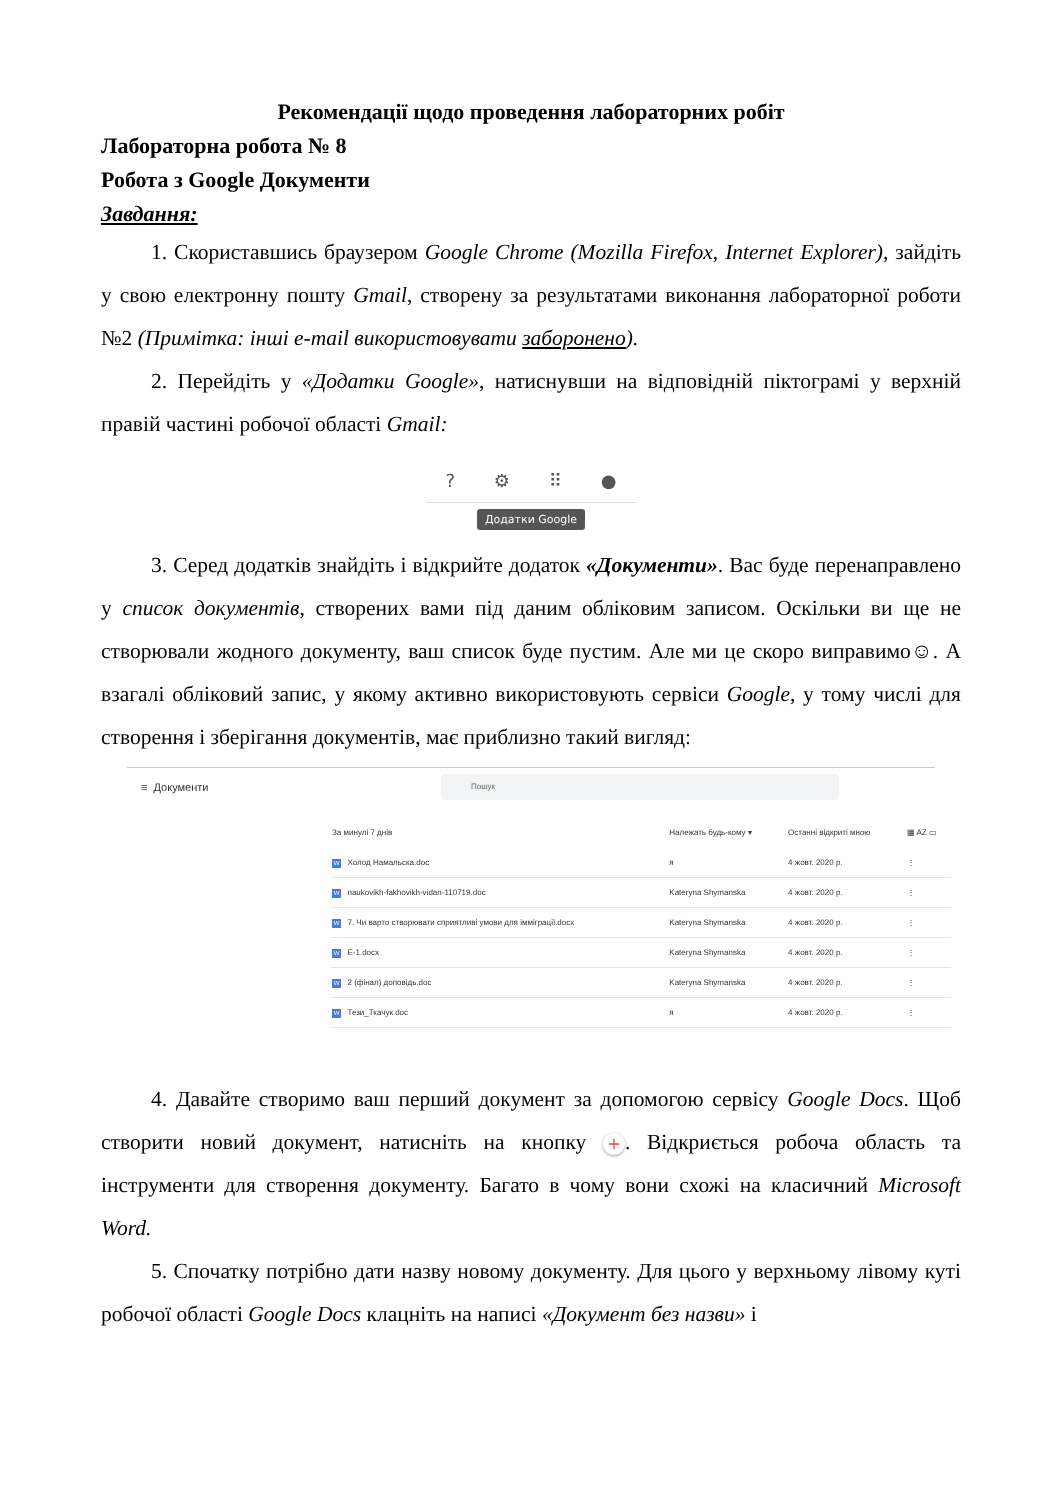Рекомендації щодо проведення лабораторних робіт
Лабораторна робота № 8
Робота з Google Документи
Завдання:
1. Скориставшись браузером Google Chrome (Mozilla Firefox, Internet Explorer), зайдіть у свою електронну пошту Gmail, створену за результатами виконання лабораторної роботи №2 (Примітка: інші e-mail використовувати заборонено).
2. Перейдіть у «Додатки Google», натиснувши на відповідній піктограмі у верхній правій частині робочої області Gmail:
? ⚙ ⠿ ●
Додатки Google
3. Серед додатків знайдіть і відкрийте додаток «Документи». Вас буде перенаправлено у список документів, створених вами під даним обліковим записом. Оскільки ви ще не створювали жодного документу, ваш список буде пустим. Але ми це скоро виправимо☺. А взагалі обліковий запис, у якому активно використовують сервіси Google, у тому числі для створення і зберігання документів, має приблизно такий вигляд:
≡ Документи Пошук
| За минулі 7 днів | | Належать будь-кому ▾ | Останні відкриті мною | ▦ AZ ▭ |
| --- | --- | --- | --- | --- |
| W | Холод Намальска.doc | я | 4 жовт. 2020 р. | ⋮ |
| W | naukovikh-fakhovikh-vidan-110719.doc | Kateryna Shymanska | 4 жовт. 2020 р. | ⋮ |
| W | 7. Чи варто створювати сприятливі умови для імміграції.docx | Kateryna Shymanska | 4 жовт. 2020 р. | ⋮ |
| W | E-1.docx | Kateryna Shymanska | 4 жовт. 2020 р. | ⋮ |
| W | 2 (фінал) доповідь.doc | Kateryna Shymanska | 4 жовт. 2020 р. | ⋮ |
| W | Тези_Ткачук.doc | я | 4 жовт. 2020 р. | ⋮ |
4. Давайте створимо ваш перший документ за допомогою сервісу Google Docs. Щоб створити новий документ, натисніть на кнопку +. Відкриється робоча область та інструменти для створення документу. Багато в чому вони схожі на класичний Microsoft Word.
5. Спочатку потрібно дати назву новому документу. Для цього у верхньому лівому куті робочої області Google Docs клацніть на написі «Документ без назви» і